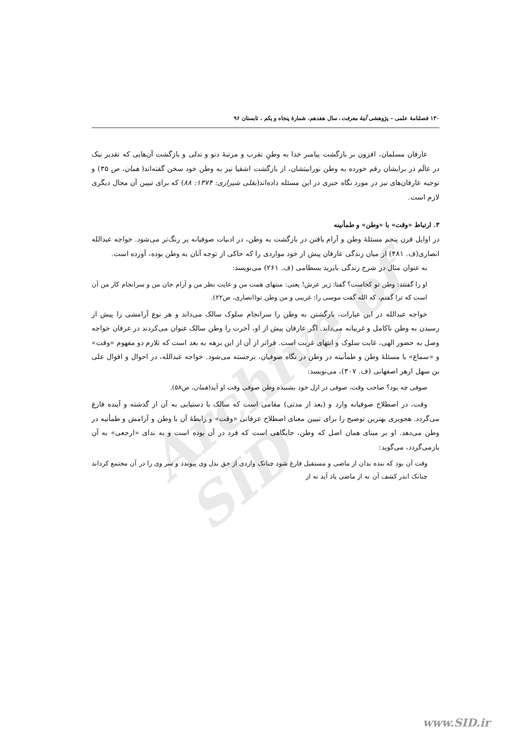Archive of SID
۱۳۰ فصلنامهٔ علمی – پژوهشی آینهٔ معرفت، سال هفدهم، شمارهٔ پنجاه و یکم ، تابستان ۹۶
عارفان مسلمان، افزون بر بازگشت پیامبر خدا به وطنِ تقرب و مرتبهٔ دنو و تدلی و بازگشت آن‌هایی که تقدیر نیک در عالَم ذر برایشان رقم خورده به وطن نورانیتشان، از بازگشت اشقیا نیز به وطن خود سخن گفته‌اند( همان، ص ۳۵) و توجیه عارفان‌های نیز در مورد نگاه جبری در این مسئله داده‌اند(بقلی شیرازی: ۱۳۷۴: ۸۸) که برای تبیین آن مجال دیگری لازم است.
۳. ارتباط «وقت» با «وطن» و طمأنینه
در اوایل قرن پنجم مسئلهٔ وطن و آرام یافتن در بازگشت به وطن، در ادبیات صوفیانه پر رنگ‌تر می‌شود. خواجه عبدالله انصاری(ف. ۴۸۱) از میان زندگی عارفان پیش از خود مواردی را که حاکی از توجه آنان به وطن بوده، آورده است.
به عنوان مثال در شرح زندگی بایزید بسطامی (ف. ۲۶۱) می‌نویسد:
او را گفتند: وطن تو کجاست؟ گفتا: زیر عرش! یعنی: منتهای همت من و غایت نظر من و آرام جان من و سرانجام کار من آن است که ترا گفتم، که الله گفت موسی را: غریبی و من وطن تو(انصاری، ص۲۲).
خواجه عبدالله در این عبارات، بازگشتن به وطن را سرانجام سلوک سالک می‌داند و هر نوع آرامشی را پیش از رسیدن به وطن ناکامل و غریبانه می‌داند. اگر عارفان پیش از او، آخرت را وطن سالک عنوان می‌کردند در عرفان خواجه وصل به حضور الهی، غایت سلوک و انتهای غربت است. فراتر از آن از این برهه به بعد است که تلازم دو مفهوم «وقت» و «سماع» با مسئلهٔ وطن و طمأنینه در وطن در نگاه صوفیان، برجسته می‌شود. خواجه عبدالله، در احوال و اقوال علی بن سهل ازهر اصفهانی (ف. ۳۰۷)، می‌نویسد:
صوفی چه بود؟ صاحب وقت، صوفی در ازل خود بشنیده وطن صوفی وقت او آید(همان، ص۵۸).
وقت، در اصطلاح صوفیانه وارد و (بعد از مدتی) مقامی است که سالک با دستیابی به آن از گذشته و آینده فارغ می‌گردد. هجویری بهترین توضیح را برای تبیین معنای اصطلاح عرفانی «وقت» و رابطهٔ آن با وطن و آرامش و طمأنیه در وطن می‌دهد. او بر مبنای همان اصل که وطن، جایگاهی است که فرد در آن بوده است و به ندای «ارجعی» به آن بازمی‌گردد، می‌گوید:
وقت آن بود که بنده بدان از ماضی و مستقبل فارغ شود چنانک واردی از حق بدل وی پیوندد و سر وی را در آن مجتمع کرداند چنانک اندر کشف آن نه از ماضی یاد آید نه از
www.SID.ir